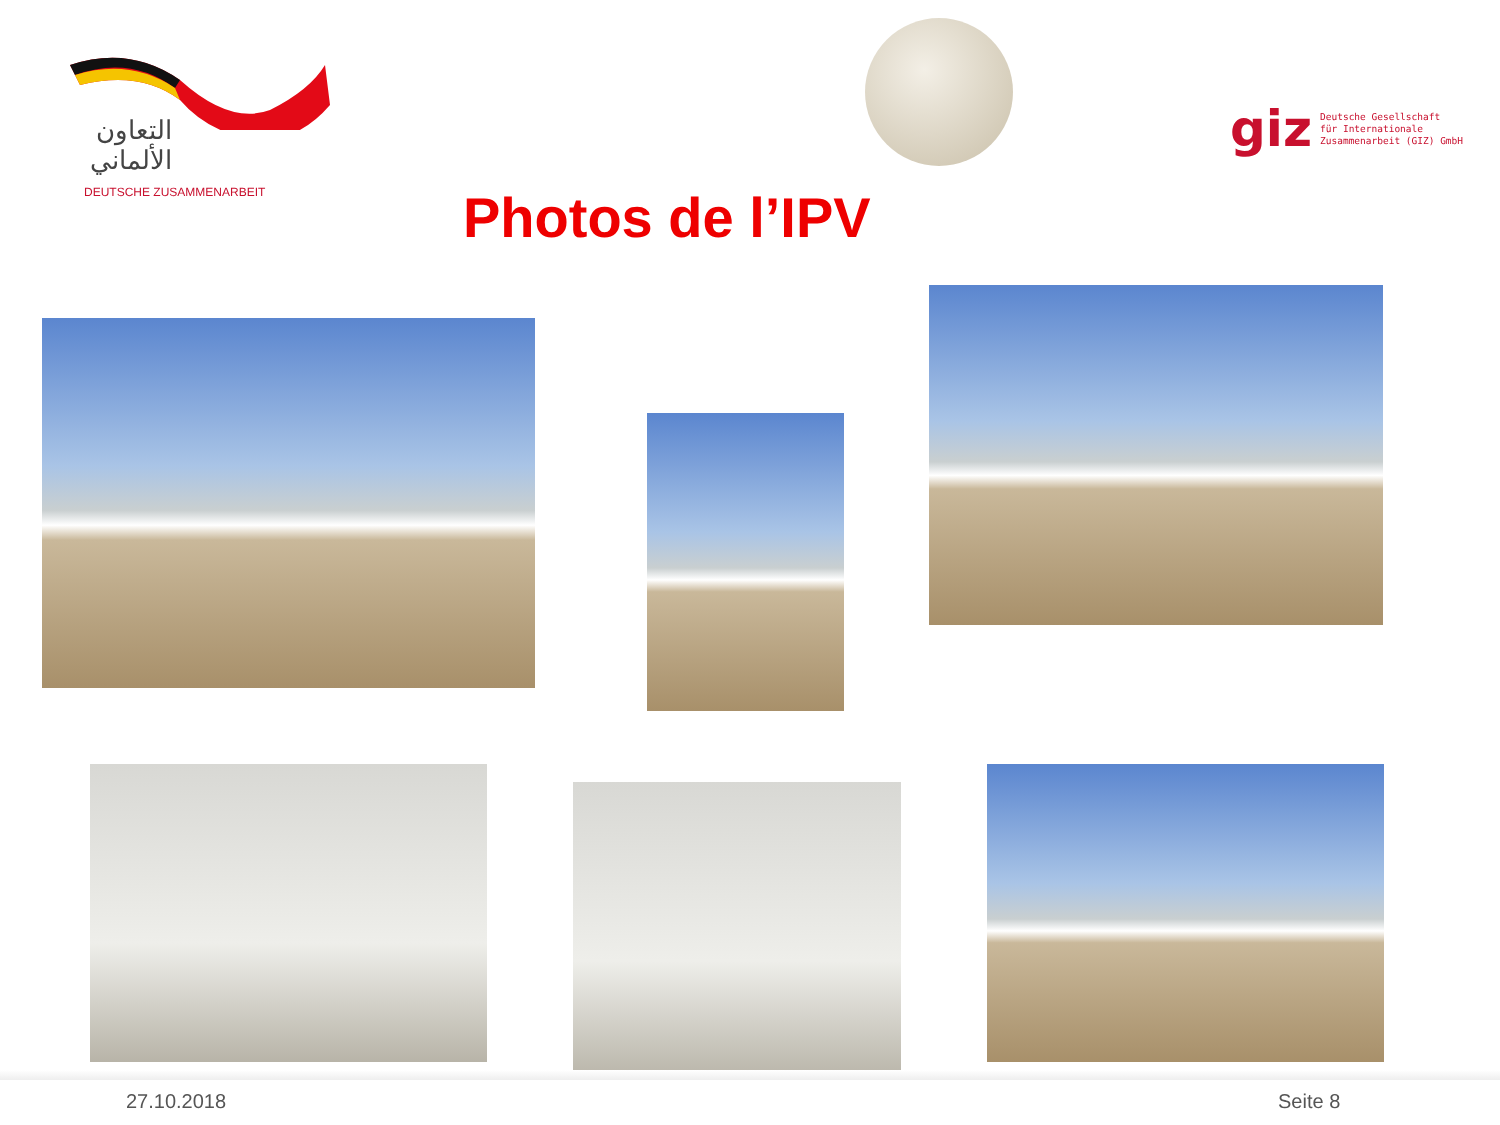التعاون الألماني
DEUTSCHE ZUSAMMENARBEIT
giz Deutsche Gesellschaft
für Internationale
Zusammenarbeit (GIZ) GmbH
Photos de l’IPV
27.10.2018 Seite 8